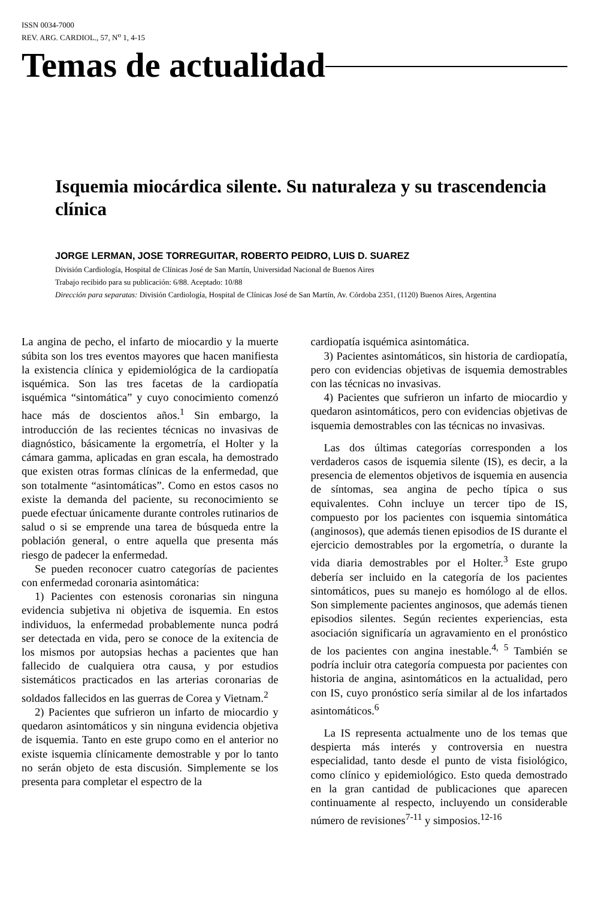ISSN 0034-7000
REV. ARG. CARDIOL., 57, N<sup>o</sup> 1, 4-15
Temas de actualidad
Isquemia miocárdica silente. Su naturaleza y su trascendencia clínica
JORGE LERMAN, JOSE TORREGUITAR, ROBERTO PEIDRO, LUIS D. SUAREZ
División Cardiología, Hospital de Clínicas José de San Martín, Universidad Nacional de Buenos Aires
Trabajo recibido para su publicación: 6/88. Aceptado: 10/88
Dirección para separatas: División Cardiología, Hospital de Clínicas José de San Martín, Av. Córdoba 2351, (1120) Buenos Aires, Argentina
La angina de pecho, el infarto de miocardio y la muerte súbita son los tres eventos mayores que hacen manifiesta la existencia clínica y epidemiológica de la cardiopatía isquémica. Son las tres facetas de la cardiopatía isquémica “sintomática” y cuyo conocimiento comenzó hace más de doscientos años.<sup>1</sup> Sin embargo, la introducción de las recientes técnicas no invasivas de diagnóstico, básicamente la ergometría, el Holter y la cámara gamma, aplicadas en gran escala, ha demostrado que existen otras formas clínicas de la enfermedad, que son totalmente “asintomáticas”. Como en estos casos no existe la demanda del paciente, su reconocimiento se puede efectuar únicamente durante controles rutinarios de salud o si se emprende una tarea de búsqueda entre la población general, o entre aquella que presenta más riesgo de padecer la enfermedad.
Se pueden reconocer cuatro categorías de pacientes con enfermedad coronaria asintomática:
1) Pacientes con estenosis coronarias sin ninguna evidencia subjetiva ni objetiva de isquemia. En estos individuos, la enfermedad probablemente nunca podrá ser detectada en vida, pero se conoce de la exitencia de los mismos por autopsias hechas a pacientes que han fallecido de cualquiera otra causa, y por estudios sistemáticos practicados en las arterias coronarias de soldados fallecidos en las guerras de Corea y Vietnam.<sup>2</sup>
2) Pacientes que sufrieron un infarto de miocardio y quedaron asintomáticos y sin ninguna evidencia objetiva de isquemia. Tanto en este grupo como en el anterior no existe isquemia clínicamente demostrable y por lo tanto no serán objeto de esta discusión. Simplemente se los presenta para completar el espectro de la
cardiopatía isquémica asintomática.
3) Pacientes asintomáticos, sin historia de cardiopatía, pero con evidencias objetivas de isquemia demostrables con las técnicas no invasivas.
4) Pacientes que sufrieron un infarto de miocardio y quedaron asintomáticos, pero con evidencias objetivas de isquemia demostrables con las técnicas no invasivas.
Las dos últimas categorías corresponden a los verdaderos casos de isquemia silente (IS), es decir, a la presencia de elementos objetivos de isquemia en ausencia de síntomas, sea angina de pecho típica o sus equivalentes. Cohn incluye un tercer tipo de IS, compuesto por los pacientes con isquemia sintomática (anginosos), que además tienen episodios de IS durante el ejercicio demostrables por la ergometría, o durante la vida diaria demostrables por el Holter.<sup>3</sup> Este grupo debería ser incluido en la categoría de los pacientes sintomáticos, pues su manejo es homólogo al de ellos. Son simplemente pacientes anginosos, que además tienen episodios silentes. Según recientes experiencias, esta asociación significaría un agravamiento en el pronóstico de los pacientes con angina inestable.<sup>4, 5</sup> También se podría incluir otra categoría compuesta por pacientes con historia de angina, asintomáticos en la actualidad, pero con IS, cuyo pronóstico sería similar al de los infartados asintomáticos.<sup>6</sup>
La IS representa actualmente uno de los temas que despierta más interés y controversia en nuestra especialidad, tanto desde el punto de vista fisiológico, como clínico y epidemiológico. Esto queda demostrado en la gran cantidad de publicaciones que aparecen continuamente al respecto, incluyendo un considerable número de revisiones<sup>7-11</sup> y simposios.<sup>12-16</sup>